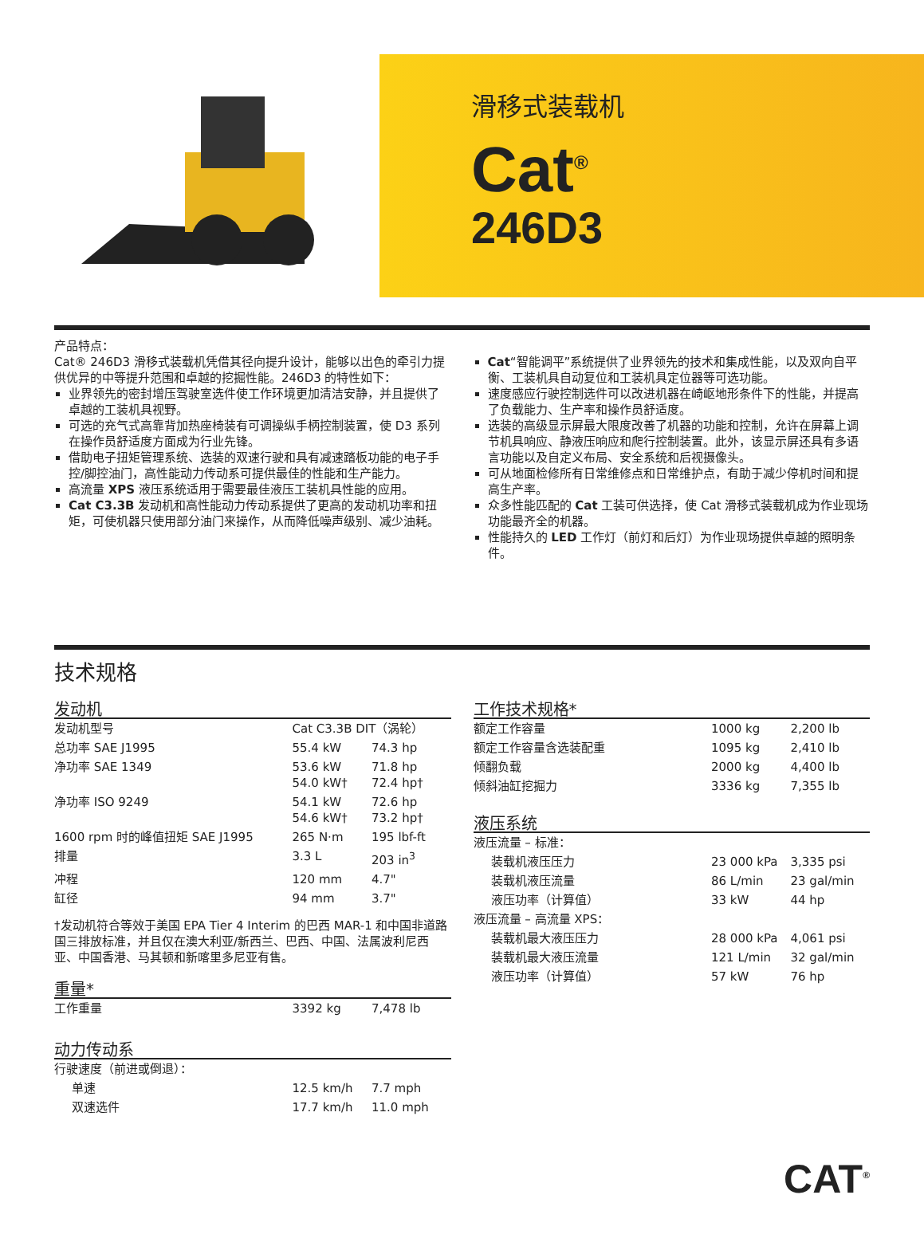滑移式装载机
Cat<sup>®</sup>
246D3
产品特点：
Cat® 246D3 滑移式装载机凭借其径向提升设计，能够以出色的牵引力提供优异的中等提升范围和卓越的挖掘性能。246D3 的特性如下：
业界领先的密封增压驾驶室选件使工作环境更加清洁安静，并且提供了卓越的工装机具视野。
可选的充气式高靠背加热座椅装有可调操纵手柄控制装置，使 D3 系列在操作员舒适度方面成为行业先锋。
借助电子扭矩管理系统、选装的双速行驶和具有减速踏板功能的电子手控/脚控油门，高性能动力传动系可提供最佳的性能和生产能力。
高流量 XPS 液压系统适用于需要最佳液压工装机具性能的应用。
Cat C3.3B 发动机和高性能动力传动系提供了更高的发动机功率和扭矩，可使机器只使用部分油门来操作，从而降低噪声级别、减少油耗。
Cat“智能调平”系统提供了业界领先的技术和集成性能，以及双向自平衡、工装机具自动复位和工装机具定位器等可选功能。
速度感应行驶控制选件可以改进机器在崎岖地形条件下的性能，并提高了负载能力、生产率和操作员舒适度。
选装的高级显示屏最大限度改善了机器的功能和控制，允许在屏幕上调节机具响应、静液压响应和爬行控制装置。此外，该显示屏还具有多语言功能以及自定义布局、安全系统和后视摄像头。
可从地面检修所有日常维修点和日常维护点，有助于减少停机时间和提高生产率。
众多性能匹配的 Cat 工装可供选择，使 Cat 滑移式装载机成为作业现场功能最齐全的机器。
性能持久的 LED 工作灯（前灯和后灯）为作业现场提供卓越的照明条件。
技术规格
发动机
| 发动机型号 | Cat C3.3B DIT（涡轮） | |
| 总功率 SAE J1995 | 55.4 kW | 74.3 hp |
| 净功率 SAE 1349 | 53.6 kW 54.0 kW† | 71.8 hp 72.4 hp† |
| 净功率 ISO 9249 | 54.1 kW 54.6 kW† | 72.6 hp 73.2 hp† |
| 1600 rpm 时的峰值扭矩 SAE J1995 | 265 N·m | 195 lbf-ft |
| 排量 | 3.3 L | 203 in<sup>3</sup> |
| 冲程 | 120 mm | 4.7" |
| 缸径 | 94 mm | 3.7" |
†发动机符合等效于美国 EPA Tier 4 Interim 的巴西 MAR-1 和中国非道路国三排放标准，并且仅在澳大利亚/新西兰、巴西、中国、法属波利尼西亚、中国香港、马其顿和新喀里多尼亚有售。
重量*
| 工作重量 | 3392 kg | 7,478 lb |
动力传动系
| 行驶速度（前进或倒退）： | | |
| 单速 | 12.5 km/h | 7.7 mph |
| 双速选件 | 17.7 km/h | 11.0 mph |
工作技术规格*
| 额定工作容量 | 1000 kg | 2,200 lb |
| 额定工作容量含选装配重 | 1095 kg | 2,410 lb |
| 倾翻负载 | 2000 kg | 4,400 lb |
| 倾斜油缸挖掘力 | 3336 kg | 7,355 lb |
液压系统
| 液压流量 – 标准： | | |
| 装载机液压压力 | 23 000 kPa | 3,335 psi |
| 装载机液压流量 | 86 L/min | 23 gal/min |
| 液压功率（计算值） | 33 kW | 44 hp |
| 液压流量 – 高流量 XPS： | | |
| 装载机最大液压压力 | 28 000 kPa | 4,061 psi |
| 装载机最大液压流量 | 121 L/min | 32 gal/min |
| 液压功率（计算值） | 57 kW | 76 hp |
CAT<sup>®</sup>